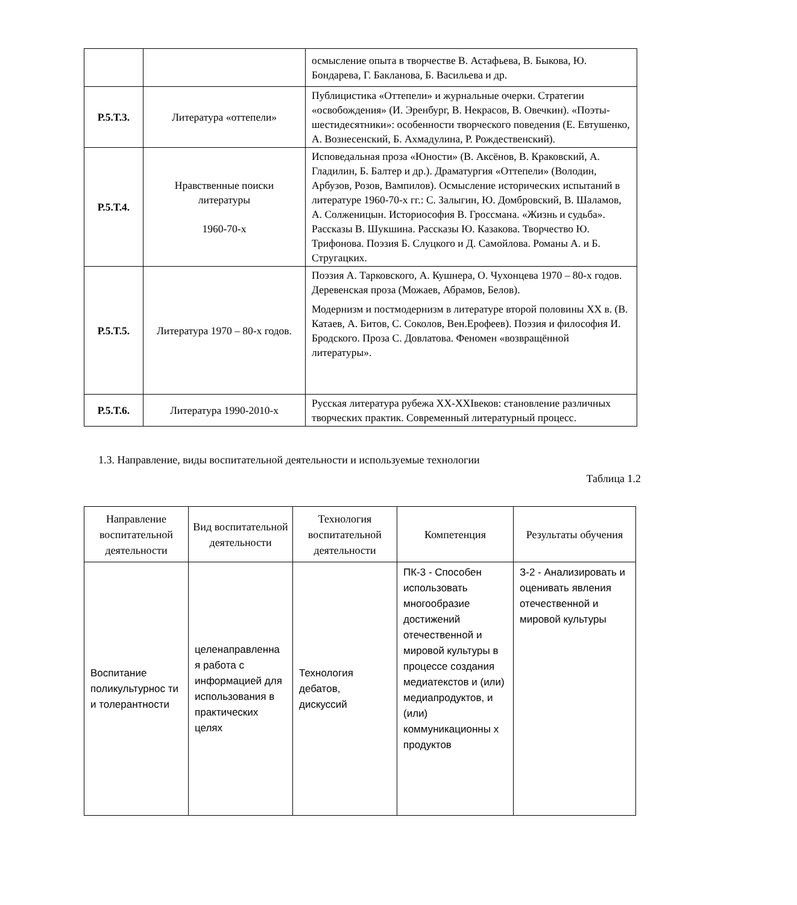| | | осмысление опыта в творчестве В. Астафьева, В. Быкова, Ю. Бондарева, Г. Бакланова, Б. Васильева и др. |
| Р.5.Т.3. | Литература «оттепели» | Публицистика «Оттепели» и журнальные очерки. Стратегии «освобождения» (И. Эренбург, В. Некрасов, В. Овечкин). «Поэты-шестидесятники»: особенности творческого поведения (Е. Евтушенко, А. Вознесенский, Б. Ахмадулина, Р. Рождественский). |
| Р.5.Т.4. | Нравственные поиски литературы 1960-70-х | Исповедальная проза «Юности» (В. Аксёнов, В. Краковский, А. Гладилин, Б. Балтер и др.). Драматургия «Оттепели» (Володин, Арбузов, Розов, Вампилов). Осмысление исторических испытаний в литературе 1960-70-х гг.: С. Залыгин, Ю. Домбровский, В. Шаламов, А. Солженицын. Историософия В. Гроссмана. «Жизнь и судьба». Рассказы В. Шукшина. Рассказы Ю. Казакова. Творчество Ю. Трифонова. Поэзия Б. Слуцкого и Д. Самойлова. Романы А. и Б. Стругацких. |
| Р.5.Т.5. | Литература 1970 – 80-х годов. | Поэзия А. Тарковского, А. Кушнера, О. Чухонцева 1970 – 80-х годов. Деревенская проза (Можаев, Абрамов, Белов). Модернизм и постмодернизм в литературе второй половины XX в. (В. Катаев, А. Битов, С. Соколов, Вен.Ерофеев). Поэзия и философия И. Бродского. Проза С. Довлатова. Феномен «возвращённой литературы». |
| Р.5.Т.6. | Литература 1990-2010-х | Русская литература рубежа XX-XXIвеков: становление различных творческих практик. Современный литературный процесс. |
1.3. Направление, виды воспитательной деятельности и используемые технологии
Таблица 1.2
| Направление воспитательной деятельности | Вид воспитательной деятельности | Технология воспитательной деятельности | Компетенция | Результаты обучения |
| --- | --- | --- | --- | --- |
| Воспитание поликультурнос ти и толерантности | целенаправленна я работа с информацией для использования в практических целях | Технология дебатов, дискуссий | ПК-3 - Способен использовать многообразие достижений отечественной и мировой культуры в процессе создания медиатекстов и (или) медиапродуктов, и (или) коммуникационны х продуктов | З-2 - Анализировать и оценивать явления отечественной и мировой культуры |